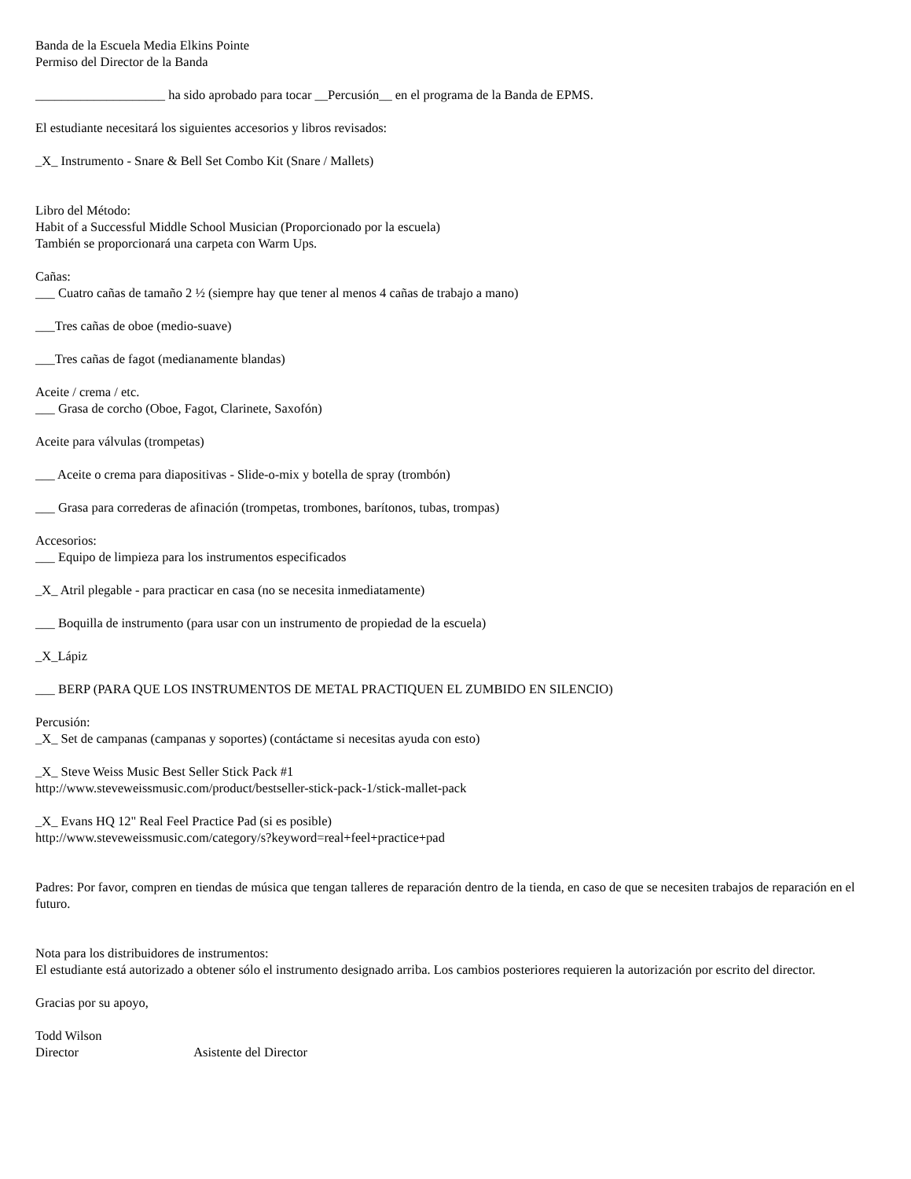Banda de la Escuela Media Elkins Pointe
Permiso del Director de la Banda
____________________ ha sido aprobado para tocar __Percusión__ en el programa de la Banda de EPMS.
El estudiante necesitará los siguientes accesorios y libros revisados:
_X_ Instrumento - Snare & Bell Set Combo Kit (Snare / Mallets)
Libro del Método:
Habit of a Successful Middle School Musician (Proporcionado por la escuela)
También se proporcionará una carpeta con Warm Ups.
Cañas:
___ Cuatro cañas de tamaño 2 ½ (siempre hay que tener al menos 4 cañas de trabajo a mano)
___Tres cañas de oboe (medio-suave)
___Tres cañas de fagot (medianamente blandas)
Aceite / crema / etc.
___ Grasa de corcho (Oboe, Fagot, Clarinete, Saxofón)
Aceite para válvulas (trompetas)
___ Aceite o crema para diapositivas - Slide-o-mix y botella de spray (trombón)
___ Grasa para correderas de afinación (trompetas, trombones, barítonos, tubas, trompas)
Accesorios:
___ Equipo de limpieza para los instrumentos especificados
_X_ Atril plegable - para practicar en casa (no se necesita inmediatamente)
___ Boquilla de instrumento (para usar con un instrumento de propiedad de la escuela)
_X_Lápiz
___ BERP (PARA QUE LOS INSTRUMENTOS DE METAL PRACTIQUEN EL ZUMBIDO EN SILENCIO)
Percusión:
_X_ Set de campanas (campanas y soportes) (contáctame si necesitas ayuda con esto)
_X_ Steve Weiss Music Best Seller Stick Pack #1
http://www.steveweissmusic.com/product/bestseller-stick-pack-1/stick-mallet-pack
_X_ Evans HQ 12" Real Feel Practice Pad (si es posible)
http://www.steveweissmusic.com/category/s?keyword=real+feel+practice+pad
Padres: Por favor, compren en tiendas de música que tengan talleres de reparación dentro de la tienda, en caso de que se necesiten trabajos de reparación en el futuro.
Nota para los distribuidores de instrumentos:
El estudiante está autorizado a obtener sólo el instrumento designado arriba. Los cambios posteriores requieren la autorización por escrito del director.
Gracias por su apoyo,
Todd Wilson
Director Asistente del Director